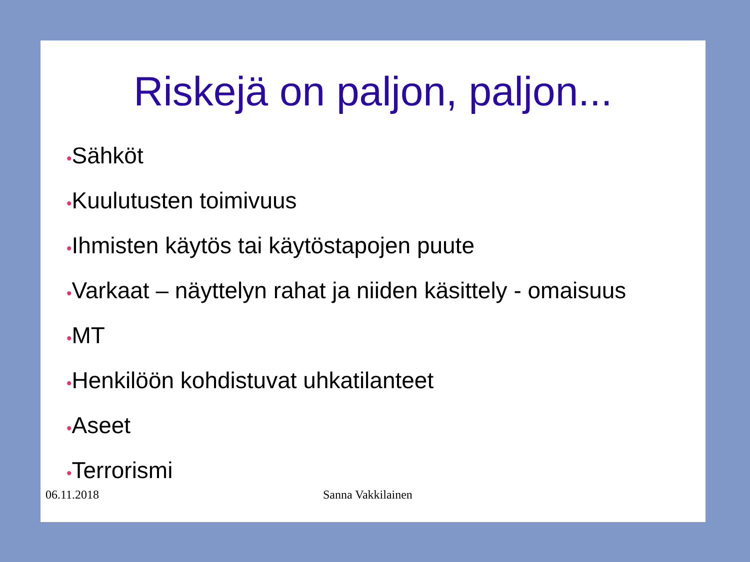Riskejä on paljon, paljon...
•Sähköt
•Kuulutusten toimivuus
•Ihmisten käytös tai käytöstapojen puute
•Varkaat – näyttelyn rahat ja niiden käsittely - omaisuus
•MT
•Henkilöön kohdistuvat uhkatilanteet
•Aseet
•Terrorismi
06.11.2018 Sanna Vakkilainen